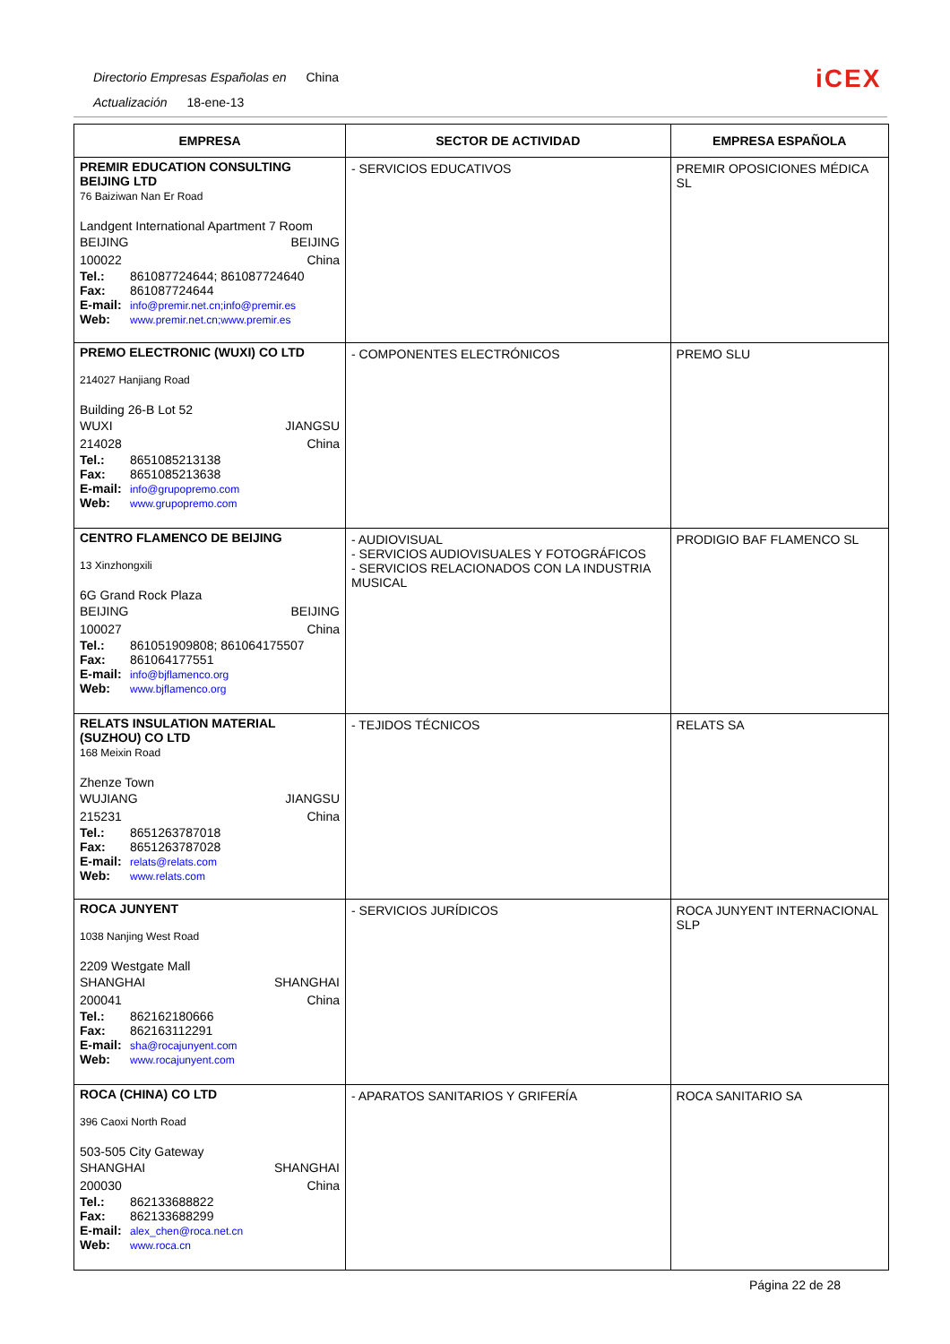Directorio Empresas Españolas en China
Actualización 18-ene-13
iCEX
| EMPRESA | SECTOR DE ACTIVIDAD | EMPRESA ESPAÑOLA |
| --- | --- | --- |
| PREMIR EDUCATION CONSULTING BEIJING LTD 76 Baiziwan Nan Er Road Landgent International Apartment 7 Room BEIJING BEIJING 100022 China Tel.: 861087724644; 861087724640 Fax: 861087724644 E-mail: info@premir.net.cn;info@premir.es Web: www.premir.net.cn;www.premir.es | - SERVICIOS EDUCATIVOS | PREMIR OPOSICIONES MÉDICA SL |
| PREMO ELECTRONIC (WUXI) CO LTD 214027 Hanjiang Road Building 26-B Lot 52 WUXI JIANGSU 214028 China Tel.: 8651085213138 Fax: 8651085213638 E-mail: info@grupopremo.com Web: www.grupopremo.com | - COMPONENTES ELECTRÓNICOS | PREMO SLU |
| CENTRO FLAMENCO DE BEIJING 13 Xinzhongxili 6G Grand Rock Plaza BEIJING BEIJING 100027 China Tel.: 861051909808; 861064175507 Fax: 861064177551 E-mail: info@bjflamenco.org Web: www.bjflamenco.org | - AUDIOVISUAL - SERVICIOS AUDIOVISUALES Y FOTOGRÁFICOS - SERVICIOS RELACIONADOS CON LA INDUSTRIA MUSICAL | PRODIGIO BAF FLAMENCO SL |
| RELATS INSULATION MATERIAL (SUZHOU) CO LTD 168 Meixin Road Zhenze Town WUJIANG JIANGSU 215231 China Tel.: 8651263787018 Fax: 8651263787028 E-mail: relats@relats.com Web: www.relats.com | - TEJIDOS TÉCNICOS | RELATS SA |
| ROCA JUNYENT 1038 Nanjing West Road 2209 Westgate Mall SHANGHAI SHANGHAI 200041 China Tel.: 862162180666 Fax: 862163112291 E-mail: sha@rocajunyent.com Web: www.rocajunyent.com | - SERVICIOS JURÍDICOS | ROCA JUNYENT INTERNACIONAL SLP |
| ROCA (CHINA) CO LTD 396 Caoxi North Road 503-505 City Gateway SHANGHAI SHANGHAI 200030 China Tel.: 862133688822 Fax: 862133688299 E-mail: alex_chen@roca.net.cn Web: www.roca.cn | - APARATOS SANITARIOS Y GRIFERÍA | ROCA SANITARIO SA |
Página 22 de 28